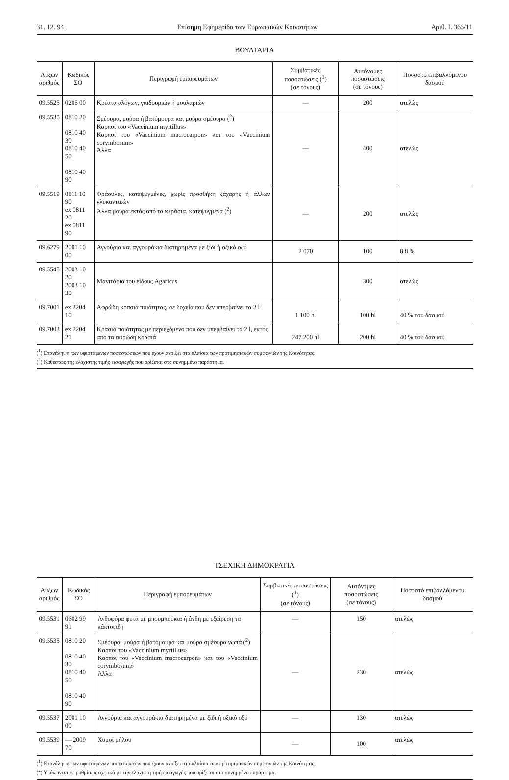31. 12. 94 Επίσημη Εφημερίδα των Ευρωπαϊκών Κοινοτήτων Αριθ. L 366/11
ΒΟΥΛΓΑΡΙΑ
| Αύξων αριθμός | Κωδικός ΣΟ | Περιγραφή εμπορευμάτων | Συμβατικές ποσοστώσεις (<sup>1</sup>) (σε τόνους) | Αυτόνομες ποσοστώσεις (σε τόνους) | Ποσοστό επιβαλλόμενου δασμού |
| --- | --- | --- | --- | --- | --- |
| 09.5525 | 0205 00 | Κρέατα αλόγων, γαϊδουριών ή μουλαριών | — | 200 | ατελώς |
| 09.5535 | 0810 20 0810 40 30 0810 40 50 0810 40 90 | Σμέουρα, μούρα ή βατόμουρα και μούρα σμέουρα (<sup>2</sup>) Καρποί του «Vaccinium myrtillus» Καρποί του «Vaccinium macrocarpon» και του «Vaccinium corymbosum» Άλλα | — | 400 | ατελώς |
| 09.5519 | 0811 10 90 ex 0811 20 ex 0811 90 | Φράουλες, κατεψυγμένες, χωρίς προσθήκη ζάχαρης ή άλλων γλυκαντικών Άλλα μούρα εκτός από τα κεράσια, κατεψυγμένα (<sup>2</sup>) | — | 200 | ατελώς |
| 09.6279 | 2001 10 00 | Αγγούρια και αγγουράκια διατηρημένα με ξίδι ή οξικό οξύ | 2 070 | 100 | 8,8 % |
| 09.5545 | 2003 10 20 2003 10 30 | Μανιτάρια του είδους Agaricus | | 300 | ατελώς |
| 09.7001 | ex 2204 10 | Αφρώδη κρασιά ποιότητας, σε δοχεία που δεν υπερβαίνει τα 2 l | 1 100 hl | 100 hl | 40 % του δασμού |
| 09.7003 | ex 2204 21 | Κρασιά ποιότητας με περιεχόμενο που δεν υπερβαίνει τα 2 l, εκτός από τα αφρώδη κρασιά | 247 200 hl | 200 hl | 40 % του δασμού |
(<sup>1</sup>) Επανάληψη των υφιστάμενων ποσοστώσεων που έχουν ανοίξει στα πλαίσια των προτιμησιακών συμφωνιών της Κοινότητας.
(<sup>2</sup>) Καθεστώς της ελάχιστης τιμής εισαγωγής που ορίζεται στο συνημμένο παράρτημα.
ΤΣΕΧΙΚΗ ΔΗΜΟΚΡΑΤΙΑ
| Αύξων αριθμός | Κωδικός ΣΟ | Περιγραφή εμπορευμάτων | Συμβατικές ποσοστώσεις (<sup>1</sup>) (σε τόνους) | Αυτόνομες ποσοστώσεις (σε τόνους) | Ποσοστό επιβαλλόμενου δασμού |
| --- | --- | --- | --- | --- | --- |
| 09.5531 | 0602 99 91 | Ανθοφόρα φυτά με μπουμπούκια ή άνθη με εξαίρεση τα κάκτοειδή | — | 150 | ατελώς |
| 09.5535 | 0810 20 0810 40 30 0810 40 50 0810 40 90 | Σμέουρα, μούρα ή βατόμουρα και μούρα σμέουρα νωπά (<sup>2</sup>) Καρποί του «Vaccinium myrtillus» Καρποί του «Vaccinium macrocarpon» και του «Vaccinium corymbosum» Άλλα | — | 230 | ατελώς |
| 09.5537 | 2001 10 00 | Αγγούρια και αγγουράκια διατηρημένα με ξίδι ή οξικό οξύ | — | 130 | ατελώς |
| 09.5539 | — 2009 70 | Χυμοί μήλου | — | 100 | ατελώς |
(<sup>1</sup>) Επανάληψη των υφιστάμενων ποσοστώσεων που έχουν ανοίξει στα πλαίσια των προτιμησιακών συμφωνιών της Κοινότητας.
(<sup>2</sup>) Υπόκεινται σε ρυθμίσεις σχετικά με την ελάχιστη τιμή εισαγωγής που ορίζεται στο συνημμένο παράρτημα.